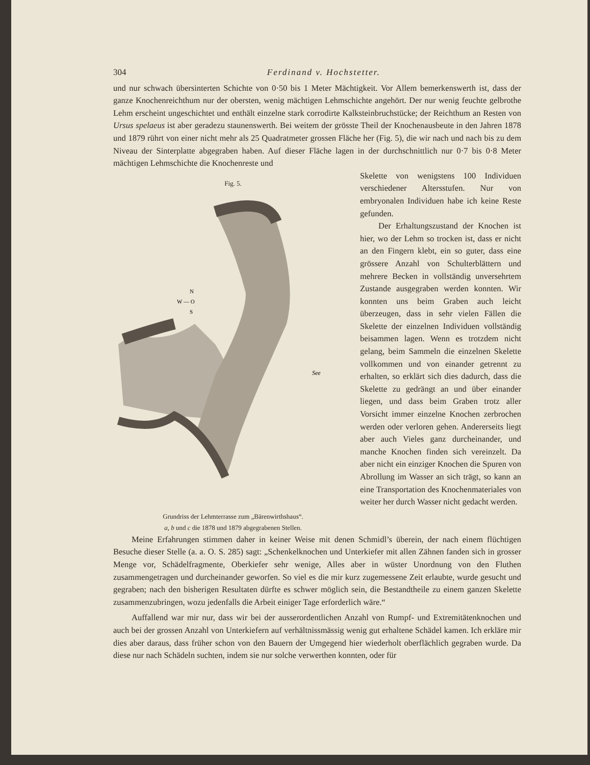304 Ferdinand v. Hochstetter.
und nur schwach übersinterten Schichte von 0·50 bis 1 Meter Mächtigkeit. Vor Allem bemerkenswerth ist, dass der ganze Knochenreichthum nur der obersten, wenig mächtigen Lehmschichte angehört. Der nur wenig feuchte gelbrothe Lehm erscheint ungeschichtet und enthält einzelne stark corrodirte Kalksteinbruchstücke; der Reichthum an Resten von Ursus spelaeus ist aber geradezu staunenswerth. Bei weitem der grösste Theil der Knochenausbeute in den Jahren 1878 und 1879 rührt von einer nicht mehr als 25 Quadratmeter grossen Fläche her (Fig. 5), die wir nach und nach bis zu dem Niveau der Sinterplatte abgegraben haben. Auf dieser Fläche lagen in der durchschnittlich nur 0·7 bis 0·8 Meter mächtigen Lehmschichte die Knochenreste und
Fig. 5.
N
W — O
S
See
Grundriss der Lehmterrasse zum „Bärenwirthshaus“.
a, b und c die 1878 und 1879 abgegrabenen Stellen.
Skelette von wenigstens 100 Individuen verschiedener Altersstufen. Nur von embryonalen Individuen habe ich keine Reste gefunden.
Der Erhaltungszustand der Knochen ist hier, wo der Lehm so trocken ist, dass er nicht an den Fingern klebt, ein so guter, dass eine grössere Anzahl von Schulterblättern und mehrere Becken in vollständig unversehrtem Zustande ausgegraben werden konnten. Wir konnten uns beim Graben auch leicht überzeugen, dass in sehr vielen Fällen die Skelette der einzelnen Individuen vollständig beisammen lagen. Wenn es trotzdem nicht gelang, beim Sammeln die einzelnen Skelette vollkommen und von einander getrennt zu erhalten, so erklärt sich dies dadurch, dass die Skelette zu gedrängt an und über einander liegen, und dass beim Graben trotz aller Vorsicht immer einzelne Knochen zerbrochen werden oder verloren gehen. Andererseits liegt aber auch Vieles ganz durcheinander, und manche Knochen finden sich vereinzelt. Da aber nicht ein einziger Knochen die Spuren von Abrollung im Wasser an sich trägt, so kann an eine Transportation des Knochenmateriales von weiter her durch Wasser nicht gedacht werden.
Meine Erfahrungen stimmen daher in keiner Weise mit denen Schmidl’s überein, der nach einem flüchtigen Besuche dieser Stelle (a. a. O. S. 285) sagt: „Schenkelknochen und Unterkiefer mit allen Zähnen fanden sich in grosser Menge vor, Schädelfragmente, Oberkiefer sehr wenige, Alles aber in wüster Unordnung von den Fluthen zusammengetragen und durcheinander geworfen. So viel es die mir kurz zugemessene Zeit erlaubte, wurde gesucht und gegraben; nach den bisherigen Resultaten dürfte es schwer möglich sein, die Bestandtheile zu einem ganzen Skelette zusammenzubringen, wozu jedenfalls die Arbeit einiger Tage erforderlich wäre.“
Auffallend war mir nur, dass wir bei der ausserordentlichen Anzahl von Rumpf- und Extremitätenknochen und auch bei der grossen Anzahl von Unterkiefern auf verhältnissmässig wenig gut erhaltene Schädel kamen. Ich erkläre mir dies aber daraus, dass früher schon von den Bauern der Umgegend hier wiederholt oberflächlich gegraben wurde. Da diese nur nach Schädeln suchten, indem sie nur solche verwerthen konnten, oder für